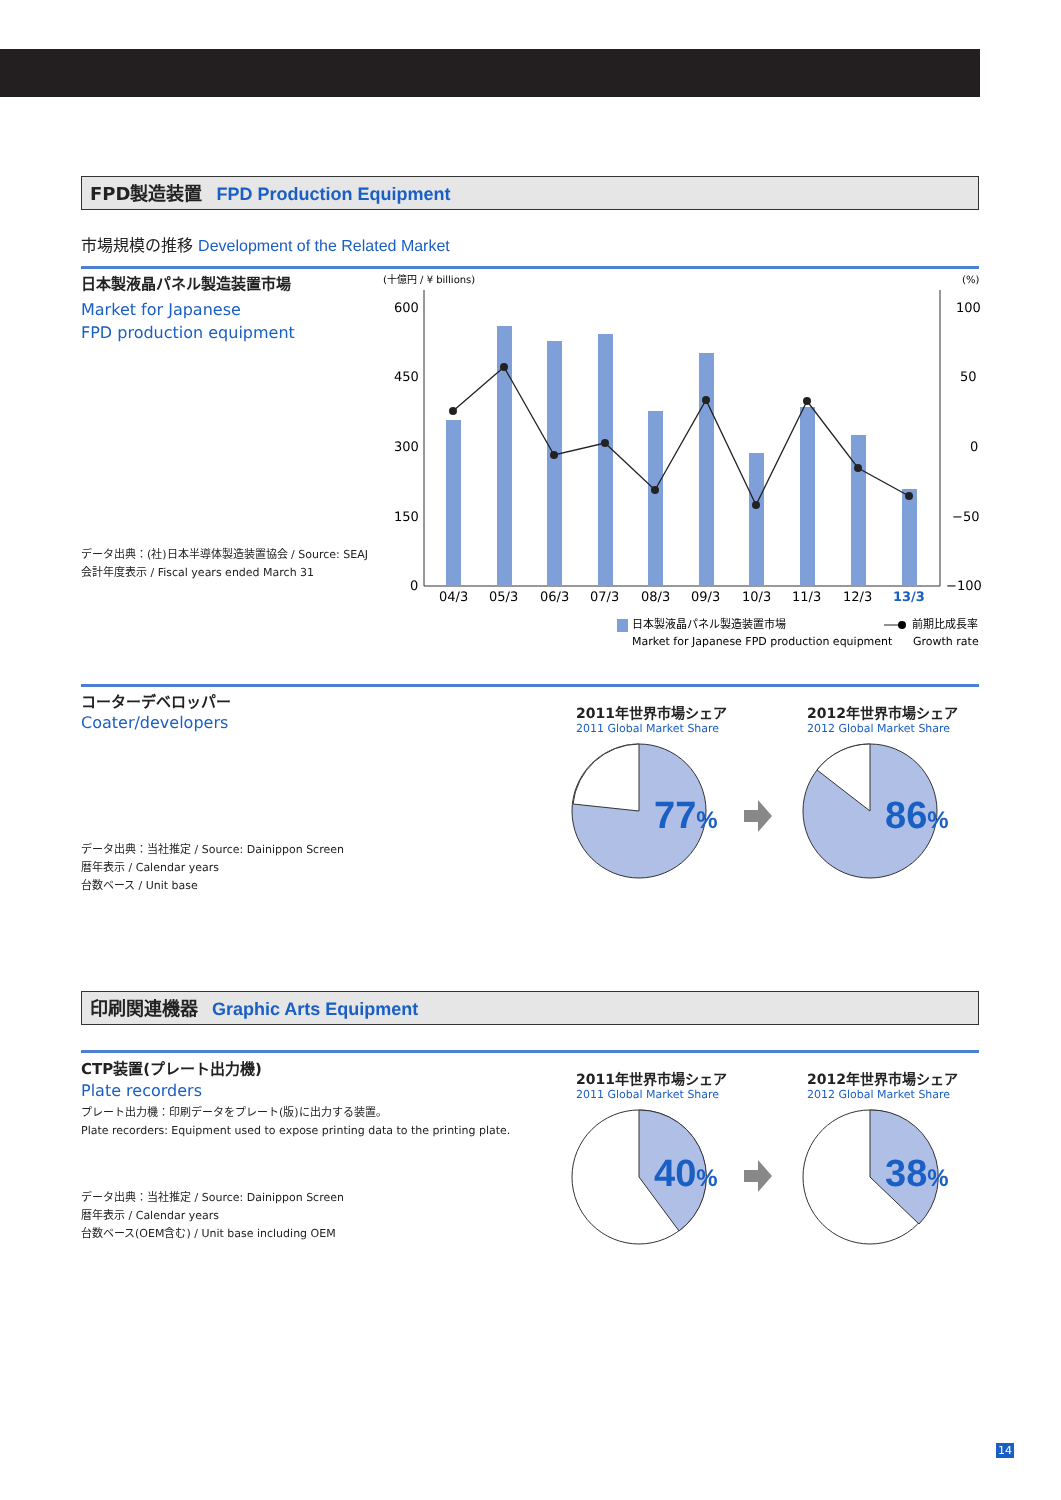FPD製造装置 FPD Production Equipment
市場規模の推移 Development of the Related Market
日本製液晶パネル製造装置市場
Market for Japanese
FPD production equipment
データ出典：(社)日本半導体製造装置協会 / Source: SEAJ
会計年度表示 / Fiscal years ended March 31
(十億円 / ¥ billions)
(%)
600
450
300
150
0
100
50
0
−50
−100
04/3
05/3
06/3
07/3
08/3
09/3
10/3
11/3
12/3
13/3
日本製液晶パネル製造装置市場
Market for Japanese FPD production equipment
前期比成長率
Growth rate
コーターデベロッパー
Coater/developers
データ出典：当社推定 / Source: Dainippon Screen
暦年表示 / Calendar years
台数ベース / Unit base
2011年世界市場シェア
2011 Global Market Share
2012年世界市場シェア
2012 Global Market Share
77%
86%
印刷関連機器 Graphic Arts Equipment
CTP装置(プレート出力機)
Plate recorders
プレート出力機：印刷データをプレート(版)に出力する装置。
Plate recorders: Equipment used to expose printing data to the printing plate.
データ出典：当社推定 / Source: Dainippon Screen
暦年表示 / Calendar years
台数ベース(OEM含む) / Unit base including OEM
2011年世界市場シェア
2011 Global Market Share
2012年世界市場シェア
2012 Global Market Share
40%
38%
14